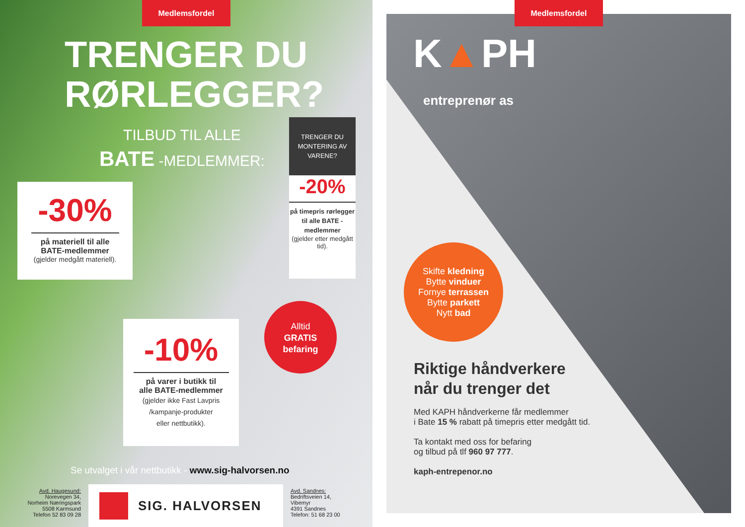Medlemsfordel
TRENGER DU
RØRLEGGER?
TILBUD TIL ALLE
BATE -MEDLEMMER:
-30%
på materiell til alle
BATE-medlemmer
(gjelder medgått materiell).
TRENGER DU MONTERING AV VARENE?
-20%
på timepris rørlegger til alle BATE -medlemmer
(gjelder etter medgått tid).
-10%
på varer i butikk til
alle BATE-medlemmer
(gjelder ikke Fast Lavpris
/kampanje-produkter
eller nettbutikk).
Alltid
GRATIS
befaring
Se utvalget i vår nettbutikk - www.sig-halvorsen.no
Avd. Haugesund:
Norevegen 34,
Norheim Næringspark
5508 Karmsund
Telefon 52 83 09 28
SIG. HALVORSEN
Avd. Sandnes:
Bedriftsveien 14,
Vibemyr
4391 Sandnes
Telefon: 51 68 23 00
Medlemsfordel
K▲PH
entreprenør as
Skifte kledning
Bytte vinduer
Fornye terrassen
Bytte parkett
Nytt bad
Riktige håndverkere
når du trenger det
Med KAPH håndverkerne får medlemmer
i Bate 15 % rabatt på timepris etter medgått tid.
Ta kontakt med oss for befaring
og tilbud på tlf 960 97 777.
kaph-entrepenor.no